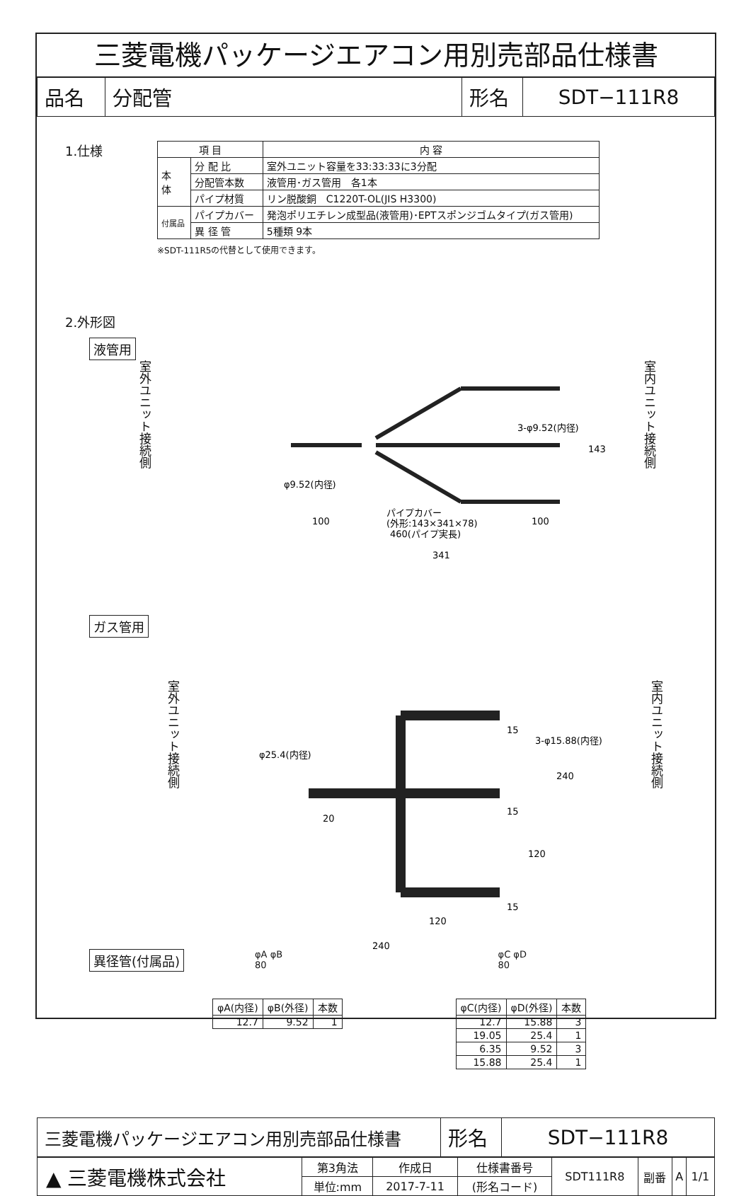三菱電機パッケージエアコン用別売部品仕様書
| 品名 | 分配管 | 形名 | SDT−111R8 |
1.仕様
| 項 目 | | 内 容 |
| --- | --- | --- |
| 本 体 | 分 配 比 | 室外ユニット容量を33:33:33に3分配 |
| | 分配管本数 | 液管用･ガス管用 各1本 |
| | パイプ材質 | リン脱酸銅 C1220T-OL(JIS H3300) |
| 付属品 | パイプカバー | 発泡ポリエチレン成型品(液管用)･EPTスポンジゴムタイプ(ガス管用) |
| | 異 径 管 | 5種類 9本 |
※SDT-111R5の代替として使用できます。
2.外形図
液管用
室外ユニット接続側
φ9.52(内径)
3-φ9.52(内径)
460(パイプ実長)
341
100
100
パイプカバー
(外形:143×341×78)
143
室内ユニット接続側
ガス管用
室外ユニット接続側
φ25.4(内径)
3-φ15.88(内径)
15
15
15
20
240
120
120
240
室内ユニット接続側
異径管(付属品)
φA φB
80
| φA(内径) | φB(外径) | 本数 |
| --- | --- | --- |
| 12.7 | 9.52 | 1 |
φC φD
80
| φC(内径) | φD(外径) | 本数 |
| --- | --- | --- |
| 12.7 | 15.88 | 3 |
| 19.05 | 25.4 | 1 |
| 6.35 | 9.52 | 3 |
| 15.88 | 25.4 | 1 |
| 三菱電機パッケージエアコン用別売部品仕様書 | 形名 | SDT−111R8 |
| ▲ 三菱電機株式会社 | 第3角法 | 作成日 | 仕様書番号 | SDT111R8 | 副番 | A | 1/1 |
| | 単位:mm | 2017-7-11 | (形名コード) | | | | |